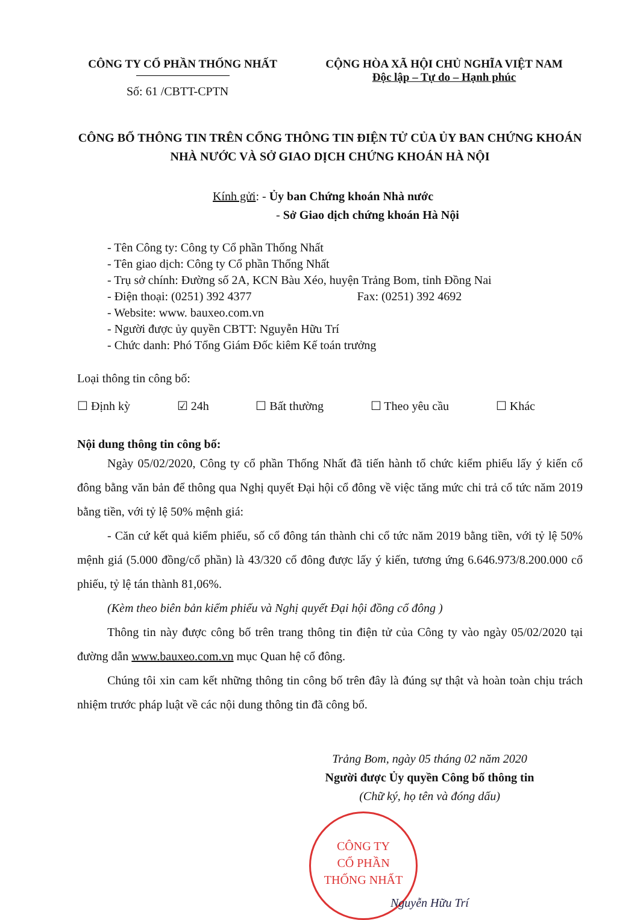CÔNG TY CỔ PHẦN THỐNG NHẤT CỘNG HÒA XÃ HỘI CHỦ NGHĨA VIỆT NAM
Độc lập – Tự do – Hạnh phúc
Số: 61 /CBTT-CPTN
CÔNG BỐ THÔNG TIN TRÊN CỔNG THÔNG TIN ĐIỆN TỬ CỦA ỦY BAN CHỨNG KHOÁN NHÀ NƯỚC VÀ SỞ GIAO DỊCH CHỨNG KHOÁN HÀ NỘI
Kính gửi: - Ủy ban Chứng khoán Nhà nước
- Sở Giao dịch chứng khoán Hà Nội
- Tên Công ty: Công ty Cổ phần Thống Nhất
- Tên giao dịch: Công ty Cổ phần Thống Nhất
- Trụ sở chính: Đường số 2A, KCN Bàu Xéo, huyện Trảng Bom, tỉnh Đồng Nai
- Điện thoại: (0251) 392 4377 Fax: (0251) 392 4692
- Website: www. bauxeo.com.vn
- Người được ủy quyền CBTT: Nguyễn Hữu Trí
- Chức danh: Phó Tổng Giám Đốc kiêm Kế toán trưởng
Loại thông tin công bố:
☐ Định kỳ ☑ 24h ☐ Bất thường ☐ Theo yêu cầu ☐ Khác
Nội dung thông tin công bố:
Ngày 05/02/2020, Công ty cổ phần Thống Nhất đã tiến hành tổ chức kiểm phiếu lấy ý kiến cổ đông bằng văn bản để thông qua Nghị quyết Đại hội cổ đông về việc tăng mức chi trả cổ tức năm 2019 bằng tiền, với tỷ lệ 50% mệnh giá:
- Căn cứ kết quả kiểm phiếu, số cổ đông tán thành chi cổ tức năm 2019 bằng tiền, với tỷ lệ 50% mệnh giá (5.000 đồng/cổ phần) là 43/320 cổ đông được lấy ý kiến, tương ứng 6.646.973/8.200.000 cổ phiếu, tỷ lệ tán thành 81,06%.
(Kèm theo biên bản kiểm phiếu và Nghị quyết Đại hội đồng cổ đông )
Thông tin này được công bố trên trang thông tin điện tử của Công ty vào ngày 05/02/2020 tại đường dẫn www.bauxeo.com.vn mục Quan hệ cổ đông.
Chúng tôi xin cam kết những thông tin công bố trên đây là đúng sự thật và hoàn toàn chịu trách nhiệm trước pháp luật về các nội dung thông tin đã công bố.
Trảng Bom, ngày 05 tháng 02 năm 2020
Người được Ủy quyền Công bố thông tin
(Chữ ký, họ tên và đóng dấu)
CÔNG TY
CỔ PHẦN
THỐNG NHẤT
Nguyễn Hữu Trí